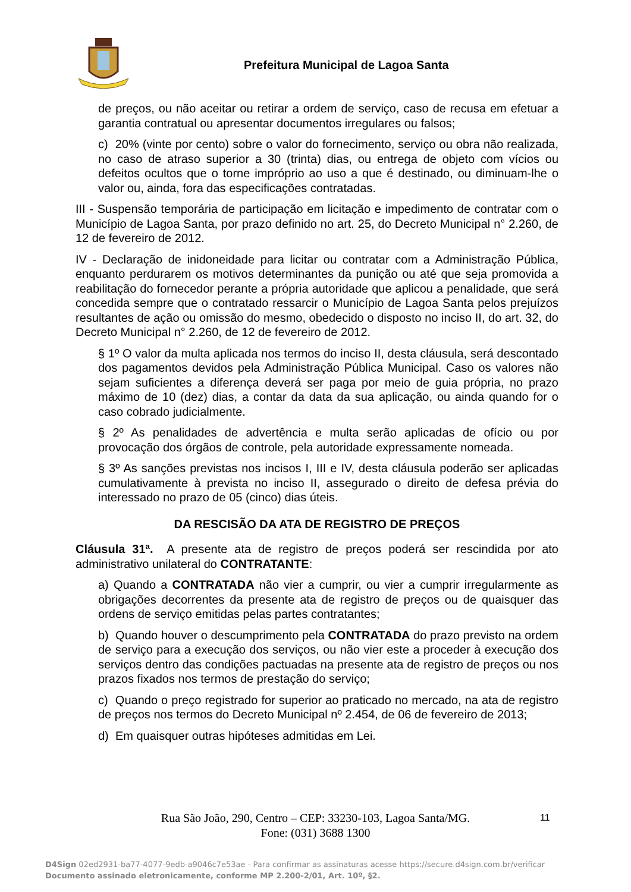Prefeitura Municipal de Lagoa Santa
de preços, ou não aceitar ou retirar a ordem de serviço, caso de recusa em efetuar a garantia contratual ou apresentar documentos irregulares ou falsos;
c) 20% (vinte por cento) sobre o valor do fornecimento, serviço ou obra não realizada, no caso de atraso superior a 30 (trinta) dias, ou entrega de objeto com vícios ou defeitos ocultos que o torne impróprio ao uso a que é destinado, ou diminuam-lhe o valor ou, ainda, fora das especificações contratadas.
III - Suspensão temporária de participação em licitação e impedimento de contratar com o Município de Lagoa Santa, por prazo definido no art. 25, do Decreto Municipal n° 2.260, de 12 de fevereiro de 2012.
IV - Declaração de inidoneidade para licitar ou contratar com a Administração Pública, enquanto perdurarem os motivos determinantes da punição ou até que seja promovida a reabilitação do fornecedor perante a própria autoridade que aplicou a penalidade, que será concedida sempre que o contratado ressarcir o Município de Lagoa Santa pelos prejuízos resultantes de ação ou omissão do mesmo, obedecido o disposto no inciso II, do art. 32, do Decreto Municipal n° 2.260, de 12 de fevereiro de 2012.
§ 1º O valor da multa aplicada nos termos do inciso II, desta cláusula, será descontado dos pagamentos devidos pela Administração Pública Municipal. Caso os valores não sejam suficientes a diferença deverá ser paga por meio de guia própria, no prazo máximo de 10 (dez) dias, a contar da data da sua aplicação, ou ainda quando for o caso cobrado judicialmente.
§ 2º As penalidades de advertência e multa serão aplicadas de ofício ou por provocação dos órgãos de controle, pela autoridade expressamente nomeada.
§ 3º As sanções previstas nos incisos I, III e IV, desta cláusula poderão ser aplicadas cumulativamente à prevista no inciso II, assegurado o direito de defesa prévia do interessado no prazo de 05 (cinco) dias úteis.
DA RESCISÃO DA ATA DE REGISTRO DE PREÇOS
Cláusula 31ª. A presente ata de registro de preços poderá ser rescindida por ato administrativo unilateral do CONTRATANTE:
a) Quando a CONTRATADA não vier a cumprir, ou vier a cumprir irregularmente as obrigações decorrentes da presente ata de registro de preços ou de quaisquer das ordens de serviço emitidas pelas partes contratantes;
b) Quando houver o descumprimento pela CONTRATADA do prazo previsto na ordem de serviço para a execução dos serviços, ou não vier este a proceder à execução dos serviços dentro das condições pactuadas na presente ata de registro de preços ou nos prazos fixados nos termos de prestação do serviço;
c) Quando o preço registrado for superior ao praticado no mercado, na ata de registro de preços nos termos do Decreto Municipal nº 2.454, de 06 de fevereiro de 2013;
d) Em quaisquer outras hipóteses admitidas em Lei.
Rua São João, 290, Centro – CEP: 33230-103, Lagoa Santa/MG.
Fone: (031) 3688 1300
11
D4Sign 02ed2931-ba77-4077-9edb-a9046c7e53ae - Para confirmar as assinaturas acesse https://secure.d4sign.com.br/verificar
Documento assinado eletronicamente, conforme MP 2.200-2/01, Art. 10º, §2.